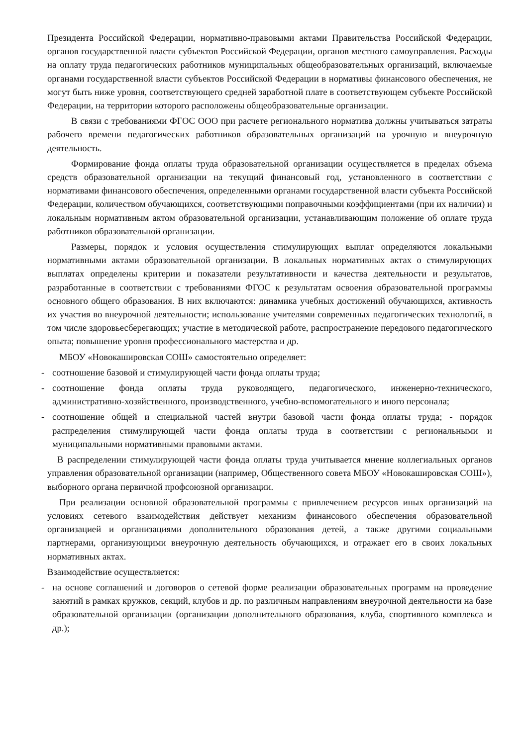Президента Российской Федерации, нормативно-правовыми актами Правительства Российской Федерации, органов государственной власти субъектов Российской Федерации, органов местного самоуправления. Расходы на оплату труда педагогических работников муниципальных общеобразовательных организаций, включаемые органами государственной власти субъектов Российской Федерации в нормативы финансового обеспечения, не могут быть ниже уровня, соответствующего средней заработной плате в соответствующем субъекте Российской Федерации, на территории которого расположены общеобразовательные организации.
В связи с требованиями ФГОС ООО при расчете регионального норматива должны учитываться затраты рабочего времени педагогических работников образовательных организаций на урочную и внеурочную деятельность.
Формирование фонда оплаты труда образовательной организации осуществляется в пределах объема средств образовательной организации на текущий финансовый год, установленного в соответствии с нормативами финансового обеспечения, определенными органами государственной власти субъекта Российской Федерации, количеством обучающихся, соответствующими поправочными коэффициентами (при их наличии) и локальным нормативным актом образовательной организации, устанавливающим положение об оплате труда работников образовательной организации.
Размеры, порядок и условия осуществления стимулирующих выплат определяются локальными нормативными актами образовательной организации. В локальных нормативных актах о стимулирующих выплатах определены критерии и показатели результативности и качества деятельности и результатов, разработанные в соответствии с требованиями ФГОС к результатам освоения образовательной программы основного общего образования. В них включаются: динамика учебных достижений обучающихся, активность их участия во внеурочной деятельности; использование учителями современных педагогических технологий, в том числе здоровьесберегающих; участие в методической работе, распространение передового педагогического опыта; повышение уровня профессионального мастерства и др.
МБОУ «Новокашировская СОШ» самостоятельно определяет:
- соотношение базовой и стимулирующей части фонда оплаты труда;
- соотношение фонда оплаты труда руководящего, педагогического, инженерно-технического, административно-хозяйственного, производственного, учебно-вспомогательного и иного персонала;
- соотношение общей и специальной частей внутри базовой части фонда оплаты труда; - порядок распределения стимулирующей части фонда оплаты труда в соответствии с региональными и муниципальными нормативными правовыми актами.
В распределении стимулирующей части фонда оплаты труда учитывается мнение коллегиальных органов управления образовательной организации (например, Общественного совета МБОУ «Новокашировская СОШ»), выборного органа первичной профсоюзной организации.
При реализации основной образовательной программы с привлечением ресурсов иных организаций на условиях сетевого взаимодействия действует механизм финансового обеспечения образовательной организацией и организациями дополнительного образования детей, а также другими социальными партнерами, организующими внеурочную деятельность обучающихся, и отражает его в своих локальных нормативных актах.
Взаимодействие осуществляется:
- на основе соглашений и договоров о сетевой форме реализации образовательных программ на проведение занятий в рамках кружков, секций, клубов и др. по различным направлениям внеурочной деятельности на базе образовательной организации (организации дополнительного образования, клуба, спортивного комплекса и др.);